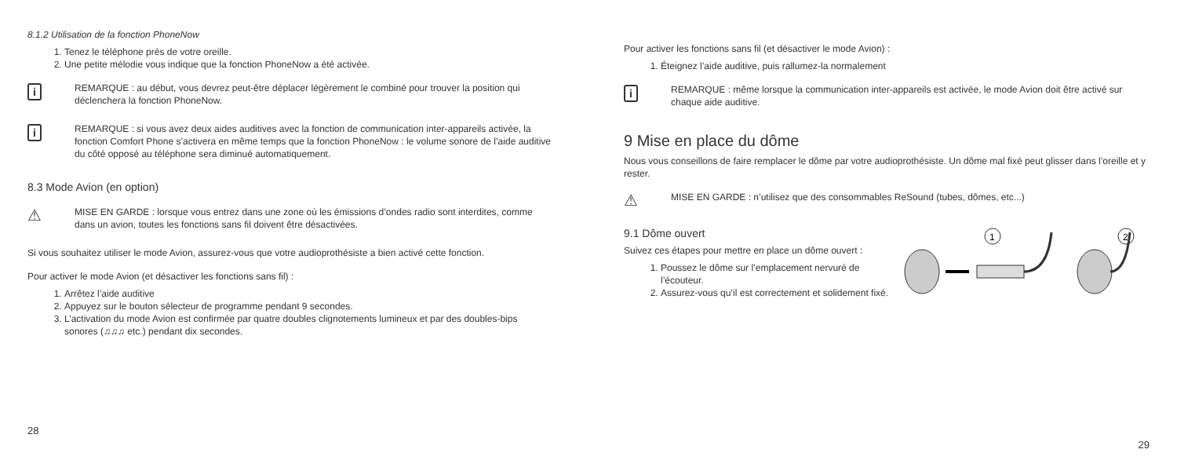8.1.2 Utilisation de la fonction PhoneNow
1. Tenez le téléphone près de votre oreille.
2. Une petite mélodie vous indique que la fonction PhoneNow a été activée.
i
REMARQUE : au début, vous devrez peut-être déplacer légèrement le combiné pour trouver la position qui déclenchera la fonction PhoneNow.
i
REMARQUE : si vous avez deux aides auditives avec la fonction de communication inter-appareils activée, la fonction Comfort Phone s’activera en même temps que la fonction PhoneNow : le volume sonore de l’aide auditive du côté opposé au téléphone sera diminué automatiquement.
8.3 Mode Avion (en option)
⚠
MISE EN GARDE : lorsque vous entrez dans une zone où les émissions d’ondes radio sont interdites, comme dans un avion, toutes les fonctions sans fil doivent être désactivées.
Si vous souhaitez utiliser le mode Avion, assurez-vous que votre audioprothésiste a bien activé cette fonction.
Pour activer le mode Avion (et désactiver les fonctions sans fil) :
1. Arrêtez l’aide auditive
2. Appuyez sur le bouton sélecteur de programme pendant 9 secondes.
3. L’activation du mode Avion est confirmée par quatre doubles clignotements lumineux et par des doubles-bips sonores (♫♫♫ etc.) pendant dix secondes.
28
Pour activer les fonctions sans fil (et désactiver le mode Avion) :
1. Éteignez l’aide auditive, puis rallumez-la normalement
i
REMARQUE : même lorsque la communication inter-appareils est activée, le mode Avion doit être activé sur chaque aide auditive.
9 Mise en place du dôme
Nous vous conseillons de faire remplacer le dôme par votre audioprothésiste. Un dôme mal fixé peut glisser dans l’oreille et y rester.
⚠
MISE EN GARDE : n’utilisez que des consommables ReSound (tubes, dômes, etc...)
9.1 Dôme ouvert
Suivez ces étapes pour mettre en place un dôme ouvert :
1. Poussez le dôme sur l’emplacement nervuré de l’écouteur.
2. Assurez-vous qu’il est correctement et solidement fixé.
1
2
29